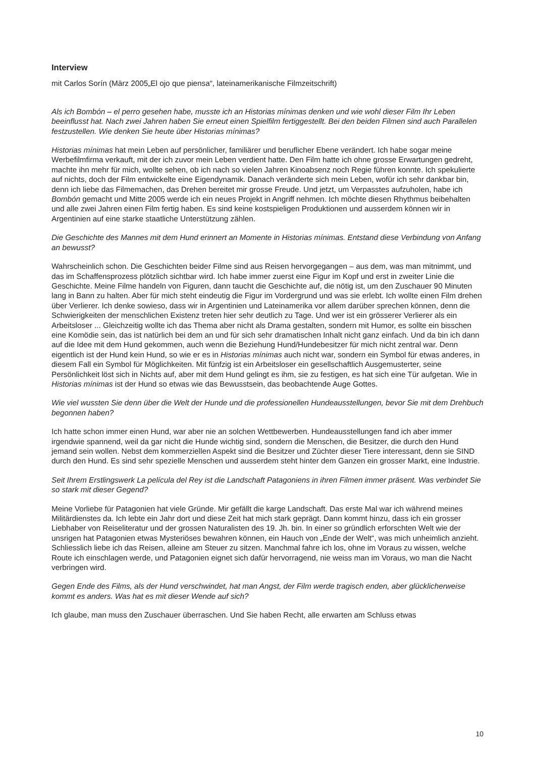Interview
mit Carlos Sorín (März 2005„El ojo que piensa“, lateinamerikanische Filmzeitschrift)
Als ich Bombón – el perro gesehen habe, musste ich an Historias mínimas denken und wie wohl dieser Film Ihr Leben beeinflusst hat. Nach zwei Jahren haben Sie erneut einen Spielfilm fertiggestellt. Bei den beiden Filmen sind auch Parallelen festzustellen. Wie denken Sie heute über Historias mínimas?
Historias mínimas hat mein Leben auf persönlicher, familiärer und beruflicher Ebene verändert. Ich habe sogar meine Werbefilmfirma verkauft, mit der ich zuvor mein Leben verdient hatte. Den Film hatte ich ohne grosse Erwartungen gedreht, machte ihn mehr für mich, wollte sehen, ob ich nach so vielen Jahren Kinoabsenz noch Regie führen konnte. Ich spekulierte auf nichts, doch der Film entwickelte eine Eigendynamik. Danach veränderte sich mein Leben, wofür ich sehr dankbar bin, denn ich liebe das Filmemachen, das Drehen bereitet mir grosse Freude. Und jetzt, um Verpasstes aufzuholen, habe ich Bombón gemacht und Mitte 2005 werde ich ein neues Projekt in Angriff nehmen. Ich möchte diesen Rhythmus beibehalten und alle zwei Jahren einen Film fertig haben. Es sind keine kostspieligen Produktionen und ausserdem können wir in Argentinien auf eine starke staatliche Unterstützung zählen.
Die Geschichte des Mannes mit dem Hund erinnert an Momente in Historias mínimas. Entstand diese Verbindung von Anfang an bewusst?
Wahrscheinlich schon. Die Geschichten beider Filme sind aus Reisen hervorgegangen – aus dem, was man mitnimmt, und das im Schaffensprozess plötzlich sichtbar wird. Ich habe immer zuerst eine Figur im Kopf und erst in zweiter Linie die Geschichte. Meine Filme handeln von Figuren, dann taucht die Geschichte auf, die nötig ist, um den Zuschauer 90 Minuten lang in Bann zu halten. Aber für mich steht eindeutig die Figur im Vordergrund und was sie erlebt. Ich wollte einen Film drehen über Verlierer. Ich denke sowieso, dass wir in Argentinien und Lateinamerika vor allem darüber sprechen können, denn die Schwierigkeiten der menschlichen Existenz treten hier sehr deutlich zu Tage. Und wer ist ein grösserer Verlierer als ein Arbeitsloser ... Gleichzeitig wollte ich das Thema aber nicht als Drama gestalten, sondern mit Humor, es sollte ein bisschen eine Komödie sein, das ist natürlich bei dem an und für sich sehr dramatischen Inhalt nicht ganz einfach. Und da bin ich dann auf die Idee mit dem Hund gekommen, auch wenn die Beziehung Hund/Hundebesitzer für mich nicht zentral war. Denn eigentlich ist der Hund kein Hund, so wie er es in Historias mínimas auch nicht war, sondern ein Symbol für etwas anderes, in diesem Fall ein Symbol für Möglichkeiten. Mit fünfzig ist ein Arbeitsloser ein gesellschaftlich Ausgemusterter, seine Persönlichkeit löst sich in Nichts auf, aber mit dem Hund gelingt es ihm, sie zu festigen, es hat sich eine Tür aufgetan. Wie in Historias mínimas ist der Hund so etwas wie das Bewusstsein, das beobachtende Auge Gottes.
Wie viel wussten Sie denn über die Welt der Hunde und die professionellen Hundeausstellungen, bevor Sie mit dem Drehbuch begonnen haben?
Ich hatte schon immer einen Hund, war aber nie an solchen Wettbewerben. Hundeausstellungen fand ich aber immer irgendwie spannend, weil da gar nicht die Hunde wichtig sind, sondern die Menschen, die Besitzer, die durch den Hund jemand sein wollen. Nebst dem kommerziellen Aspekt sind die Besitzer und Züchter dieser Tiere interessant, denn sie SIND durch den Hund. Es sind sehr spezielle Menschen und ausserdem steht hinter dem Ganzen ein grosser Markt, eine Industrie.
Seit Ihrem Erstlingswerk La película del Rey ist die Landschaft Patagoniens in ihren Filmen immer präsent. Was verbindet Sie so stark mit dieser Gegend?
Meine Vorliebe für Patagonien hat viele Gründe. Mir gefällt die karge Landschaft. Das erste Mal war ich während meines Militärdienstes da. Ich lebte ein Jahr dort und diese Zeit hat mich stark geprägt. Dann kommt hinzu, dass ich ein grosser Liebhaber von Reiseliteratur und der grossen Naturalisten des 19. Jh. bin. In einer so gründlich erforschten Welt wie der unsrigen hat Patagonien etwas Mysteriöses bewahren können, ein Hauch von „Ende der Welt“, was mich unheimlich anzieht. Schliesslich liebe ich das Reisen, alleine am Steuer zu sitzen. Manchmal fahre ich los, ohne im Voraus zu wissen, welche Route ich einschlagen werde, und Patagonien eignet sich dafür hervorragend, nie weiss man im Voraus, wo man die Nacht verbringen wird.
Gegen Ende des Films, als der Hund verschwindet, hat man Angst, der Film werde tragisch enden, aber glücklicherweise kommt es anders. Was hat es mit dieser Wende auf sich?
Ich glaube, man muss den Zuschauer überraschen. Und Sie haben Recht, alle erwarten am Schluss etwas
10